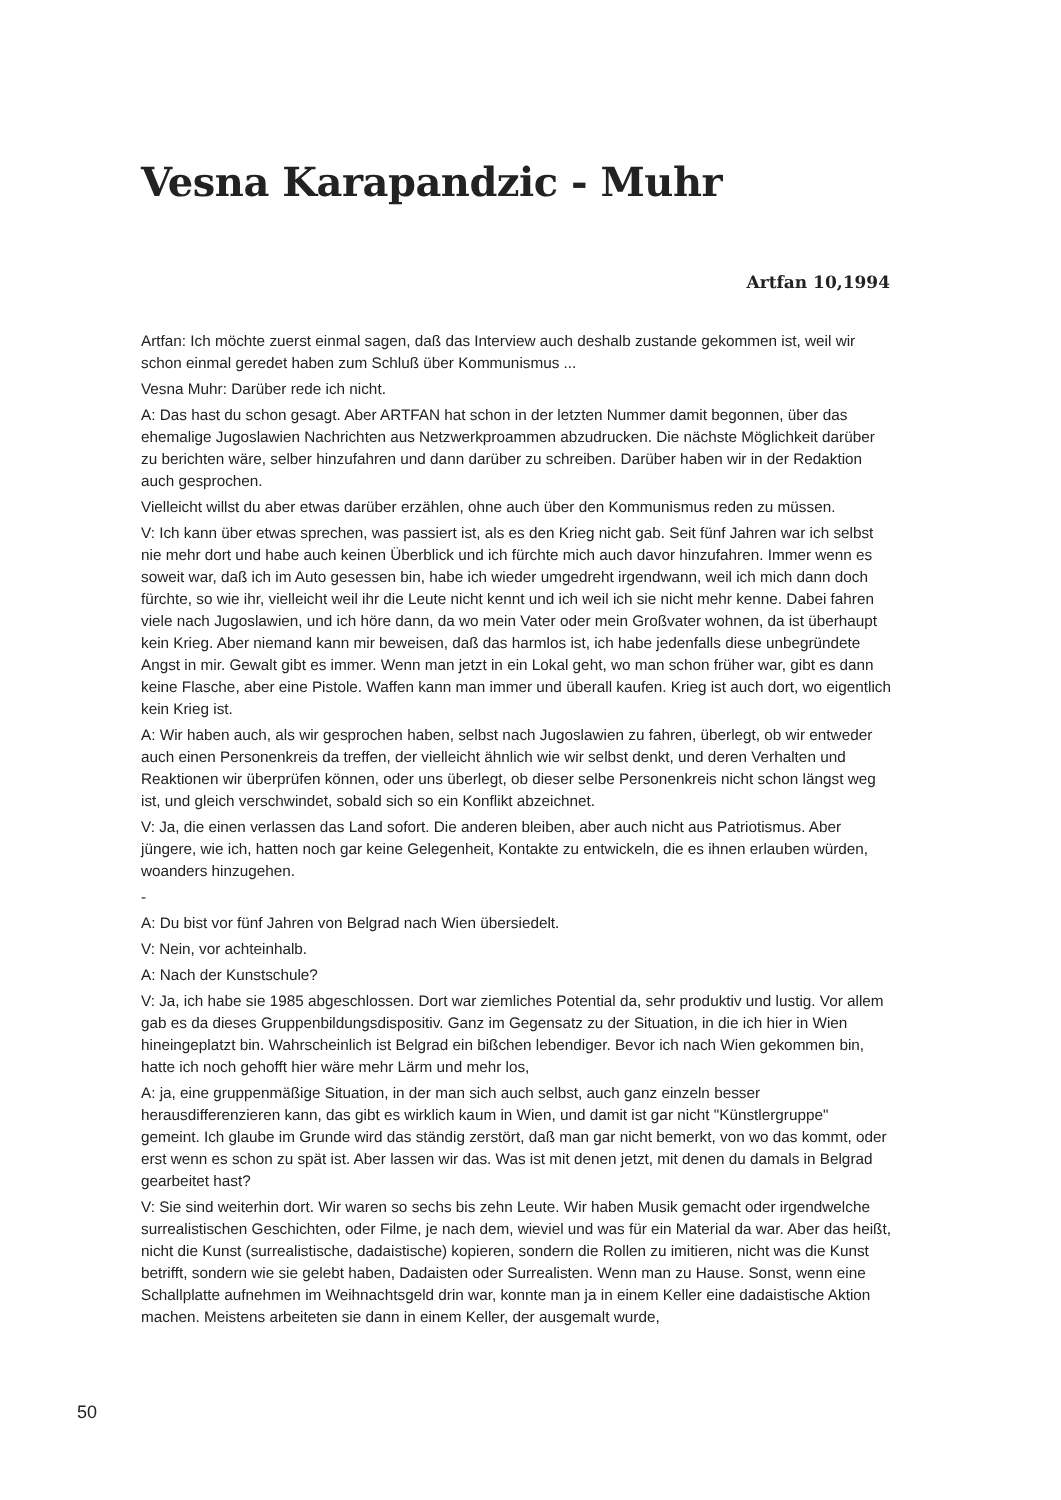Vesna Karapandzic - Muhr
Artfan 10,1994
Artfan: Ich möchte zuerst einmal sagen, daß das Interview auch deshalb zustande gekommen ist, weil wir schon einmal geredet haben zum Schluß über Kommunismus ...
Vesna Muhr: Darüber rede ich nicht.
A: Das hast du schon gesagt. Aber ARTFAN hat schon in der letzten Nummer damit begonnen, über das ehemalige Jugoslawien Nachrichten aus Netzwerkproammen abzudrucken. Die nächste Möglichkeit darüber zu berichten wäre, selber hinzufahren und dann darüber zu schreiben. Darüber haben wir in der Redaktion auch gesprochen.
Vielleicht willst du aber etwas darüber erzählen, ohne auch über den Kommunismus reden zu müssen.
V: Ich kann über etwas sprechen, was passiert ist, als es den Krieg nicht gab. Seit fünf Jahren war ich selbst nie mehr dort und habe auch keinen Überblick und ich fürchte mich auch davor hinzufahren. Immer wenn es soweit war, daß ich im Auto gesessen bin, habe ich wieder umgedreht irgendwann, weil ich mich dann doch fürchte, so wie ihr, vielleicht weil ihr die Leute nicht kennt und ich weil ich sie nicht mehr kenne. Dabei fahren viele nach Jugoslawien, und ich höre dann, da wo mein Vater oder mein Großvater wohnen, da ist überhaupt kein Krieg. Aber niemand kann mir beweisen, daß das harmlos ist, ich habe jedenfalls diese unbegründete Angst in mir. Gewalt gibt es immer. Wenn man jetzt in ein Lokal geht, wo man schon früher war, gibt es dann keine Flasche, aber eine Pistole. Waffen kann man immer und überall kaufen. Krieg ist auch dort, wo eigentlich kein Krieg ist.
A: Wir haben auch, als wir gesprochen haben, selbst nach Jugoslawien zu fahren, überlegt, ob wir entweder auch einen Personenkreis da treffen, der vielleicht ähnlich wie wir selbst denkt, und deren Verhalten und Reaktionen wir überprüfen können, oder uns überlegt, ob dieser selbe Personenkreis nicht schon längst weg ist, und gleich verschwindet, sobald sich so ein Konflikt abzeichnet.
V: Ja, die einen verlassen das Land sofort. Die anderen bleiben, aber auch nicht aus Patriotismus. Aber jüngere, wie ich, hatten noch gar keine Gelegenheit, Kontakte zu entwickeln, die es ihnen erlauben würden, woanders hinzugehen.
-
A: Du bist vor fünf Jahren von Belgrad nach Wien übersiedelt.
V: Nein, vor achteinhalb.
A: Nach der Kunstschule?
V: Ja, ich habe sie 1985 abgeschlossen. Dort war ziemliches Potential da, sehr produktiv und lustig. Vor allem gab es da dieses Gruppenbildungsdispositiv. Ganz im Gegensatz zu der Situation, in die ich hier in Wien hineingeplatzt bin. Wahrscheinlich ist Belgrad ein bißchen lebendiger. Bevor ich nach Wien gekommen bin, hatte ich noch gehofft hier wäre mehr Lärm und mehr los,
A: ja, eine gruppenmäßige Situation, in der man sich auch selbst, auch ganz einzeln besser herausdifferenzieren kann, das gibt es wirklich kaum in Wien, und damit ist gar nicht "Künstlergruppe" gemeint. Ich glaube im Grunde wird das ständig zerstört, daß man gar nicht bemerkt, von wo das kommt, oder erst wenn es schon zu spät ist. Aber lassen wir das. Was ist mit denen jetzt, mit denen du damals in Belgrad gearbeitet hast?
V: Sie sind weiterhin dort. Wir waren so sechs bis zehn Leute. Wir haben Musik gemacht oder irgendwelche surrealistischen Geschichten, oder Filme, je nach dem, wieviel und was für ein Material da war. Aber das heißt, nicht die Kunst (surrealistische, dadaistische) kopieren, sondern die Rollen zu imitieren, nicht was die Kunst betrifft, sondern wie sie gelebt haben, Dadaisten oder Surrealisten. Wenn man zu Hause. Sonst, wenn eine Schallplatte aufnehmen im Weihnachtsgeld drin war, konnte man ja in einem Keller eine dadaistische Aktion machen. Meistens arbeiteten sie dann in einem Keller, der ausgemalt wurde,
50